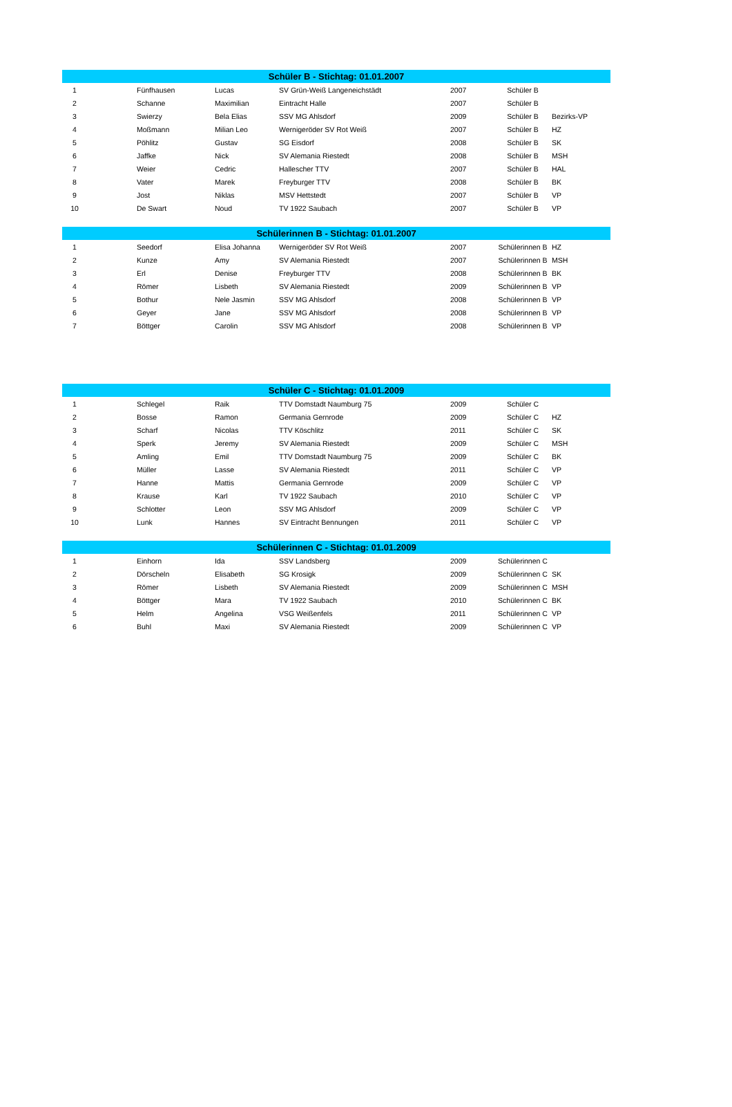| Schüler B - Stichtag: 01.01.2007 | | | | | | |
| --- | --- | --- | --- | --- | --- | --- |
| 1 | Fünfhausen | Lucas | SV Grün-Weiß Langeneichstädt | 2007 | Schüler B | |
| 2 | Schanne | Maximilian | Eintracht Halle | 2007 | Schüler B | |
| 3 | Swierzy | Bela Elias | SSV MG Ahlsdorf | 2009 | Schüler B | Bezirks-VP |
| 4 | Moßmann | Milian Leo | Wernigeröder SV Rot Weiß | 2007 | Schüler B | HZ |
| 5 | Pöhlitz | Gustav | SG Eisdorf | 2008 | Schüler B | SK |
| 6 | Jaffke | Nick | SV Alemania Riestedt | 2008 | Schüler B | MSH |
| 7 | Weier | Cedric | Hallescher TTV | 2007 | Schüler B | HAL |
| 8 | Vater | Marek | Freyburger TTV | 2008 | Schüler B | BK |
| 9 | Jost | Niklas | MSV Hettstedt | 2007 | Schüler B | VP |
| 10 | De Swart | Noud | TV 1922 Saubach | 2007 | Schüler B | VP |
| Schülerinnen B - Stichtag: 01.01.2007 | | | | | | |
| --- | --- | --- | --- | --- | --- | --- |
| 1 | Seedorf | Elisa Johanna | Wernigeröder SV Rot Weiß | 2007 | Schülerinnen B | HZ |
| 2 | Kunze | Amy | SV Alemania Riestedt | 2007 | Schülerinnen B | MSH |
| 3 | Erl | Denise | Freyburger TTV | 2008 | Schülerinnen B | BK |
| 4 | Römer | Lisbeth | SV Alemania Riestedt | 2009 | Schülerinnen B | VP |
| 5 | Bothur | Nele Jasmin | SSV MG Ahlsdorf | 2008 | Schülerinnen B | VP |
| 6 | Geyer | Jane | SSV MG Ahlsdorf | 2008 | Schülerinnen B | VP |
| 7 | Böttger | Carolin | SSV MG Ahlsdorf | 2008 | Schülerinnen B | VP |
| Schüler C - Stichtag: 01.01.2009 | | | | | | |
| --- | --- | --- | --- | --- | --- | --- |
| 1 | Schlegel | Raik | TTV Domstadt Naumburg 75 | 2009 | Schüler C | |
| 2 | Bosse | Ramon | Germania Gernrode | 2009 | Schüler C | HZ |
| 3 | Scharf | Nicolas | TTV Köschlitz | 2011 | Schüler C | SK |
| 4 | Sperk | Jeremy | SV Alemania Riestedt | 2009 | Schüler C | MSH |
| 5 | Amling | Emil | TTV Domstadt Naumburg 75 | 2009 | Schüler C | BK |
| 6 | Müller | Lasse | SV Alemania Riestedt | 2011 | Schüler C | VP |
| 7 | Hanne | Mattis | Germania Gernrode | 2009 | Schüler C | VP |
| 8 | Krause | Karl | TV 1922 Saubach | 2010 | Schüler C | VP |
| 9 | Schlotter | Leon | SSV MG Ahlsdorf | 2009 | Schüler C | VP |
| 10 | Lunk | Hannes | SV Eintracht Bennungen | 2011 | Schüler C | VP |
| Schülerinnen C - Stichtag: 01.01.2009 | | | | | | |
| --- | --- | --- | --- | --- | --- | --- |
| 1 | Einhorn | Ida | SSV Landsberg | 2009 | Schülerinnen C | |
| 2 | Dörscheln | Elisabeth | SG Krosigk | 2009 | Schülerinnen C | SK |
| 3 | Römer | Lisbeth | SV Alemania Riestedt | 2009 | Schülerinnen C | MSH |
| 4 | Böttger | Mara | TV 1922 Saubach | 2010 | Schülerinnen C | BK |
| 5 | Helm | Angelina | VSG Weißenfels | 2011 | Schülerinnen C | VP |
| 6 | Buhl | Maxi | SV Alemania Riestedt | 2009 | Schülerinnen C | VP |